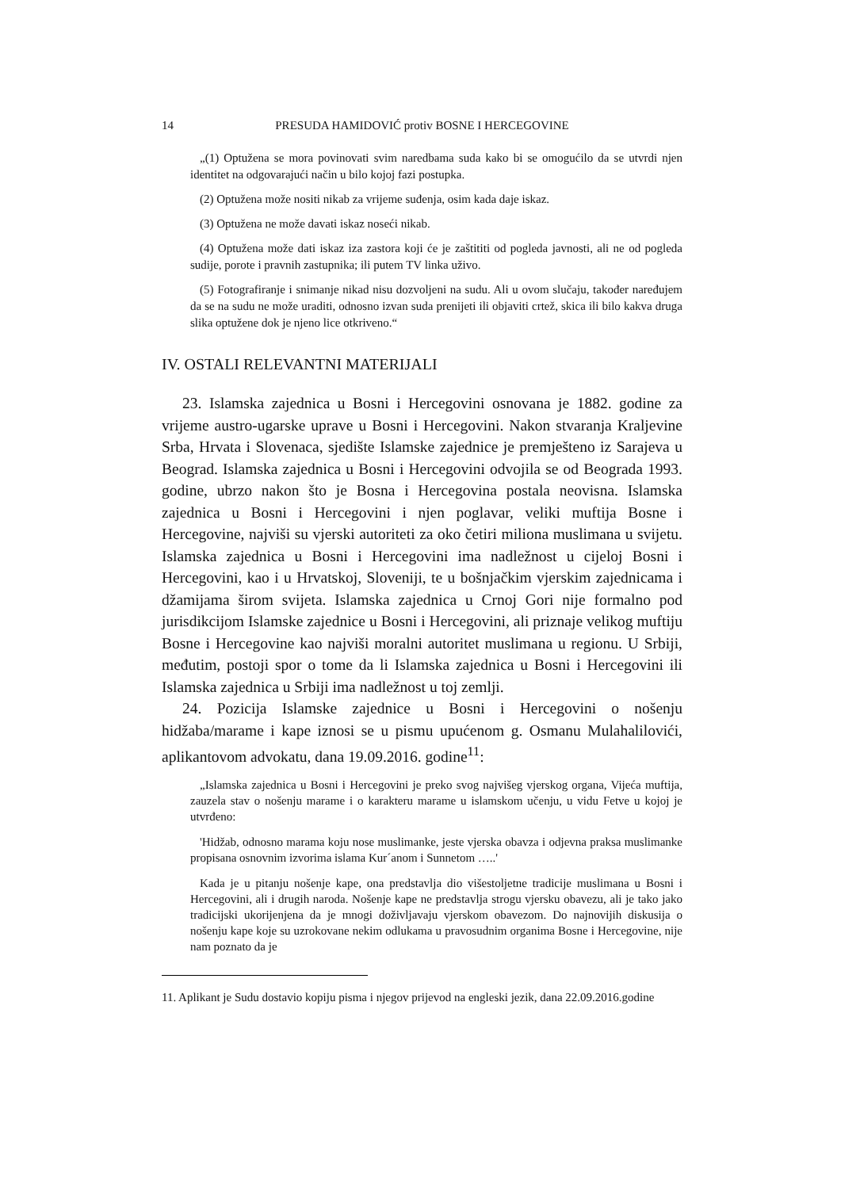14 PRESUDA HAMIDOVIĆ protiv BOSNE I HERCEGOVINE
„(1) Optužena se mora povinovati svim naredbama suda kako bi se omogućilo da se utvrdi njen identitet na odgovarajući način u bilo kojoj fazi postupka.
(2) Optužena može nositi nikab za vrijeme suđenja, osim kada daje iskaz.
(3) Optužena ne može davati iskaz noseći nikab.
(4) Optužena može dati iskaz iza zastora koji će je zaštititi od pogleda javnosti, ali ne od pogleda sudije, porote i pravnih zastupnika; ili putem TV linka uživo.
(5) Fotografiranje i snimanje nikad nisu dozvoljeni na sudu. Ali u ovom slučaju, također naređujem da se na sudu ne može uraditi, odnosno izvan suda prenijeti ili objaviti crtež, skica ili bilo kakva druga slika optužene dok je njeno lice otkriveno.“
IV. OSTALI RELEVANTNI MATERIJALI
23. Islamska zajednica u Bosni i Hercegovini osnovana je 1882. godine za vrijeme austro-ugarske uprave u Bosni i Hercegovini. Nakon stvaranja Kraljevine Srba, Hrvata i Slovenaca, sjedište Islamske zajednice je premješteno iz Sarajeva u Beograd. Islamska zajednica u Bosni i Hercegovini odvojila se od Beograda 1993. godine, ubrzo nakon što je Bosna i Hercegovina postala neovisna. Islamska zajednica u Bosni i Hercegovini i njen poglavar, veliki muftija Bosne i Hercegovine, najviši su vjerski autoriteti za oko četiri miliona muslimana u svijetu. Islamska zajednica u Bosni i Hercegovini ima nadležnost u cijeloj Bosni i Hercegovini, kao i u Hrvatskoj, Sloveniji, te u bošnjačkim vjerskim zajednicama i džamijama širom svijeta. Islamska zajednica u Crnoj Gori nije formalno pod jurisdikcijom Islamske zajednice u Bosni i Hercegovini, ali priznaje velikog muftiju Bosne i Hercegovine kao najviši moralni autoritet muslimana u regionu. U Srbiji, međutim, postoji spor o tome da li Islamska zajednica u Bosni i Hercegovini ili Islamska zajednica u Srbiji ima nadležnost u toj zemlji.
24. Pozicija Islamske zajednice u Bosni i Hercegovini o nošenju hidžaba/marame i kape iznosi se u pismu upućenom g. Osmanu Mulahalilovići, aplikantovom advokatu, dana 19.09.2016. godine<sup>11</sup>:
„Islamska zajednica u Bosni i Hercegovini je preko svog najvišeg vjerskog organa, Vijeća muftija, zauzela stav o nošenju marame i o karakteru marame u islamskom učenju, u vidu Fetve u kojoj je utvrđeno:
'Hidžab, odnosno marama koju nose muslimanke, jeste vjerska obavza i odjevna praksa muslimanke propisana osnovnim izvorima islama Kur´anom i Sunnetom …..'
Kada je u pitanju nošenje kape, ona predstavlja dio višestoljetne tradicije muslimana u Bosni i Hercegovini, ali i drugih naroda. Nošenje kape ne predstavlja strogu vjersku obavezu, ali je tako jako tradicijski ukorijenjena da je mnogi doživljavaju vjerskom obavezom. Do najnovijih diskusija o nošenju kape koje su uzrokovane nekim odlukama u pravosudnim organima Bosne i Hercegovine, nije nam poznato da je
11. Aplikant je Sudu dostavio kopiju pisma i njegov prijevod na engleski jezik, dana 22.09.2016.godine